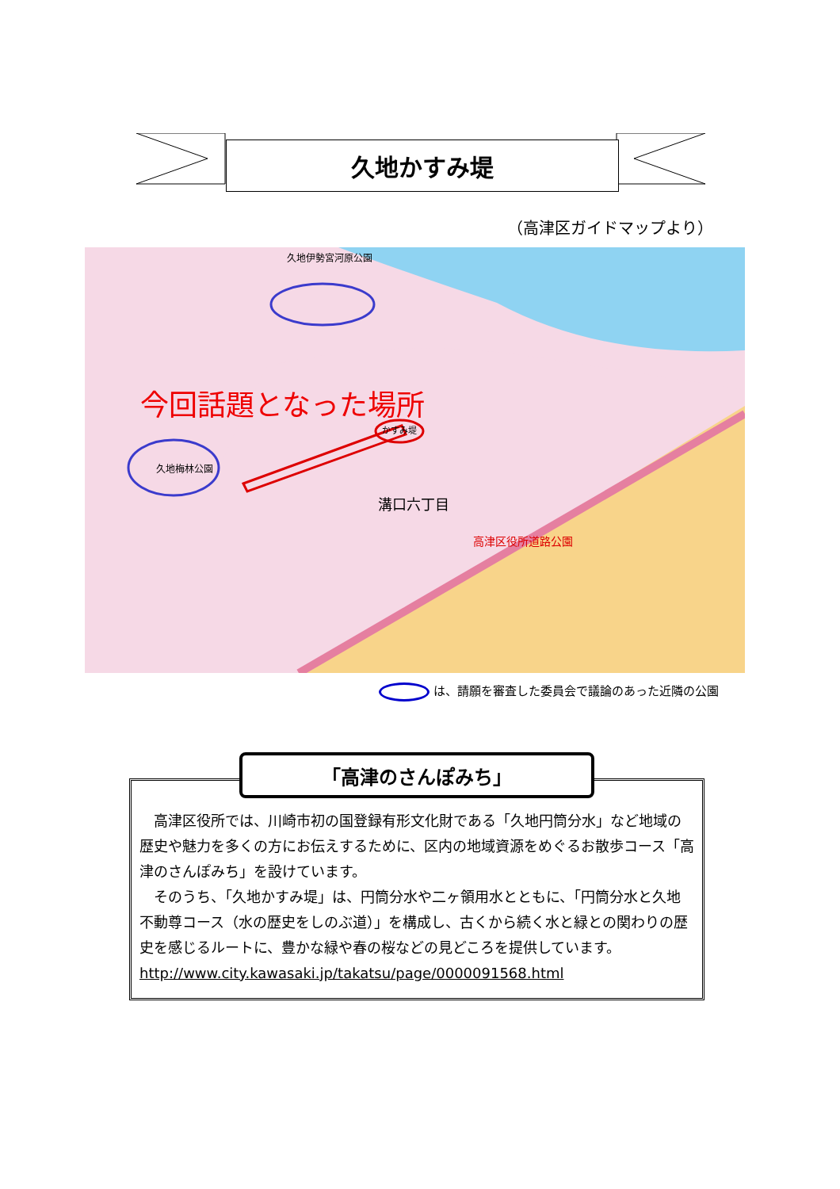久地かすみ堤
（高津区ガイドマップより）
今回話題となった場所
久地伊勢宮河原公園
久地梅林公園
かすみ堤
溝口六丁目
高津区役所道路公園
は、請願を審査した委員会で議論のあった近隣の公園
「高津のさんぽみち」
高津区役所では、川崎市初の国登録有形文化財である「久地円筒分水」など地域の歴史や魅力を多くの方にお伝えするために、区内の地域資源をめぐるお散歩コース「高津のさんぽみち」を設けています。
そのうち、「久地かすみ堤」は、円筒分水や二ヶ領用水とともに、「円筒分水と久地不動尊コース（水の歴史をしのぶ道）」を構成し、古くから続く水と緑との関わりの歴史を感じるルートに、豊かな緑や春の桜などの見どころを提供しています。
http://www.city.kawasaki.jp/takatsu/page/0000091568.html